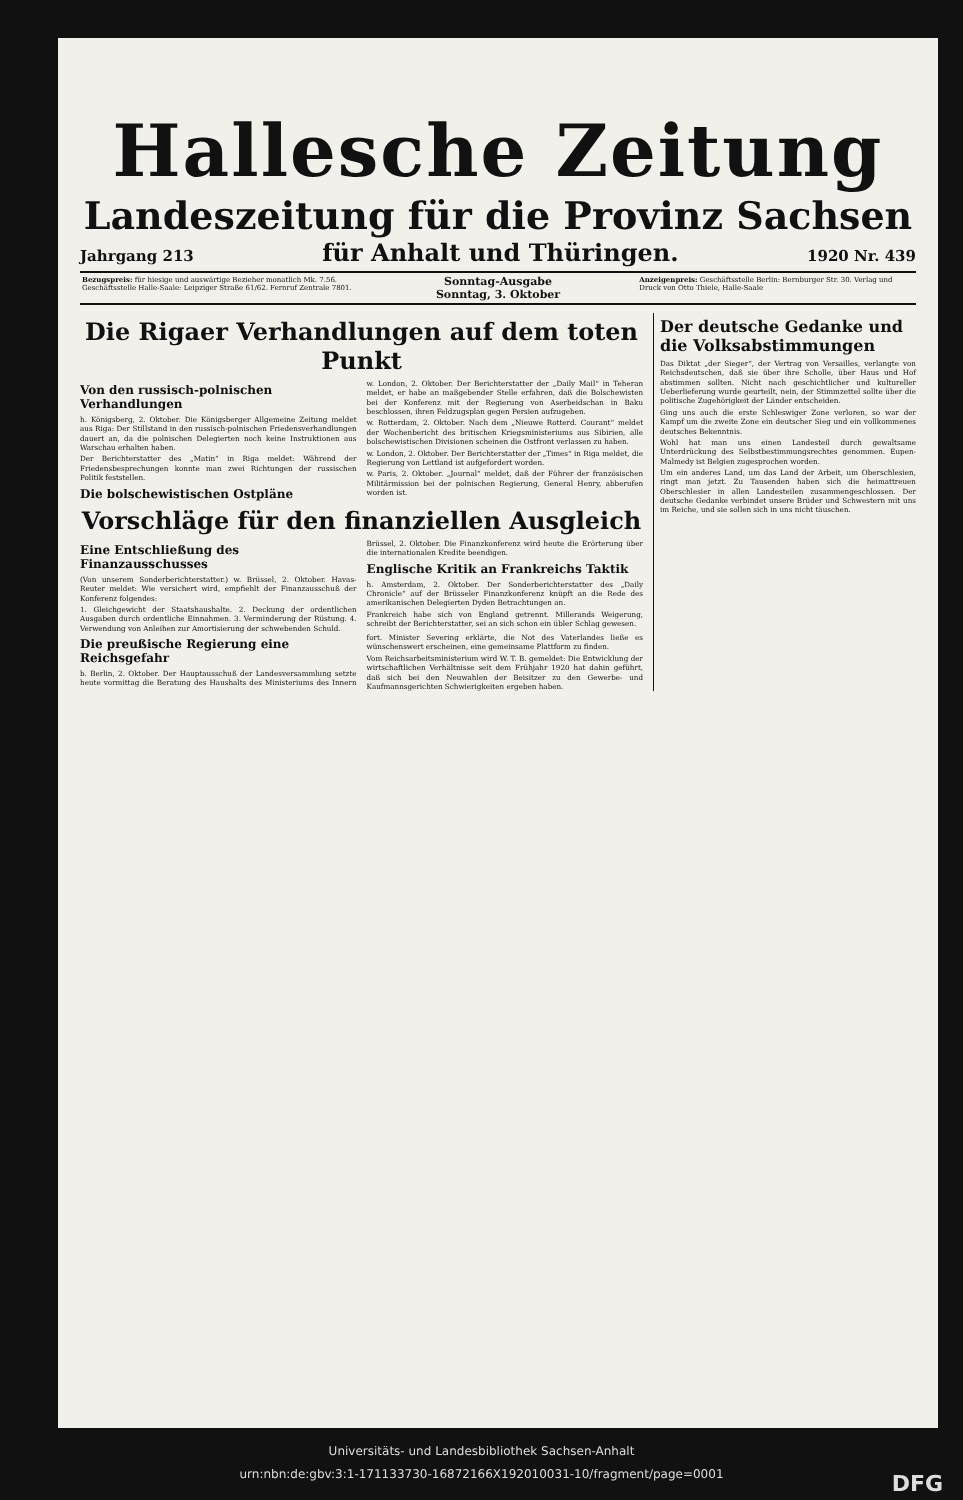Hallesche Zeitung
Landeszeitung für die Provinz Sachsen
Jahrgang 213 für Anhalt und Thüringen. 1920 Nr. 439
Bezugspreis: für hiesige und auswärtige Bezieher monatlich Mk. 7.56. Geschäftsstelle Halle-Saale: Leipziger Straße 61/62. Fernruf Zentrale 7801.
Sonntag-Ausgabe
Sonntag, 3. Oktober
Anzeigenpreis: Geschäftsstelle Berlin: Bernburger Str. 30. Verlag und Druck von Otto Thiele, Halle-Saale
Die Rigaer Verhandlungen auf dem toten Punkt
Von den russisch-polnischen Verhandlungen
h. Königsberg, 2. Oktober. Die Königsberger Allgemeine Zeitung meldet aus Riga: Der Stillstand in den russisch-polnischen Friedensverhandlungen dauert an, da die polnischen Delegierten noch keine Instruktionen aus Warschau erhalten haben.
Der Berichterstatter des „Matin“ in Riga meldet: Während der Friedensbesprechungen konnte man zwei Richtungen der russischen Politik feststellen.
Die bolschewistischen Ostpläne
w. London, 2. Oktober. Der Berichterstatter der „Daily Mail“ in Teheran meldet, er habe an maßgebender Stelle erfahren, daß die Bolschewisten bei der Konferenz mit der Regierung von Aserbeidschan in Baku beschlossen, ihren Feldzugsplan gegen Persien aufzugeben.
w. Rotterdam, 2. Oktober. Nach dem „Nieuwe Rotterd. Courant“ meldet der Wochenbericht des britischen Kriegsministeriums aus Sibirien, alle bolschewistischen Divisionen scheinen die Ostfront verlassen zu haben.
w. London, 2. Oktober. Der Berichterstatter der „Times“ in Riga meldet, die Regierung von Lettland ist aufgefordert worden.
w. Paris, 2. Oktober. „Journal“ meldet, daß der Führer der französischen Militärmission bei der polnischen Regierung, General Henry, abberufen worden ist.
Vorschläge für den finanziellen Ausgleich
Eine Entschließung des Finanzausschusses
(Von unserem Sonderberichterstatter.) w. Brüssel, 2. Oktober. Havas-Reuter meldet: Wie versichert wird, empfiehlt der Finanzausschuß der Konferenz folgendes:
1. Gleichgewicht der Staatshaushalte. 2. Deckung der ordentlichen Ausgaben durch ordentliche Einnahmen. 3. Verminderung der Rüstung. 4. Verwendung von Anleihen zur Amortisierung der schwebenden Schuld.
Brüssel, 2. Oktober. Die Finanzkonferenz wird heute die Erörterung über die internationalen Kredite beendigen.
Englische Kritik an Frankreichs Taktik
h. Amsterdam, 2. Oktober. Der Sonderberichterstatter des „Daily Chronicle“ auf der Brüsseler Finanzkonferenz knüpft an die Rede des amerikanischen Delegierten Dyden Betrachtungen an.
Frankreich habe sich von England getrennt. Millerands Weigerung, schreibt der Berichterstatter, sei an sich schon ein übler Schlag gewesen.
Die preußische Regierung eine Reichsgefahr
b. Berlin, 2. Oktober. Der Hauptausschuß der Landesversammlung setzte heute vormittag die Beratung des Haushalts des Ministeriums des Innern fort. Minister Severing erklärte, die Not des Vaterlandes ließe es wünschenswert erscheinen, eine gemeinsame Plattform zu finden.
Vom Reichsarbeitsministerium wird W. T. B. gemeldet: Die Entwicklung der wirtschaftlichen Verhältnisse seit dem Frühjahr 1920 hat dahin geführt, daß sich bei den Neuwahlen der Beisitzer zu den Gewerbe- und Kaufmannsgerichten Schwierigkeiten ergeben haben.
Der deutsche Gedanke und die Volksabstimmungen
Das Diktat „der Sieger“, der Vertrag von Versailles, verlangte von Reichsdeutschen, daß sie über ihre Scholle, über Haus und Hof abstimmen sollten. Nicht nach geschichtlicher und kultureller Ueberlieferung wurde geurteilt, nein, der Stimmzettel sollte über die politische Zugehörigkeit der Länder entscheiden.
Ging uns auch die erste Schleswiger Zone verloren, so war der Kampf um die zweite Zone ein deutscher Sieg und ein vollkommenes deutsches Bekenntnis.
Wohl hat man uns einen Landesteil durch gewaltsame Unterdrückung des Selbstbestimmungsrechtes genommen. Eupen-Malmedy ist Belgien zugesprochen worden.
Um ein anderes Land, um das Land der Arbeit, um Oberschlesien, ringt man jetzt. Zu Tausenden haben sich die heimattreuen Oberschlesier in allen Landesteilen zusammengeschlossen. Der deutsche Gedanke verbindet unsere Brüder und Schwestern mit uns im Reiche, und sie sollen sich in uns nicht täuschen.
Universitäts- und Landesbibliothek Sachsen-Anhalt
urn:nbn:de:gbv:3:1-171133730-16872166X192010031-10/fragment/page=0001 DFG